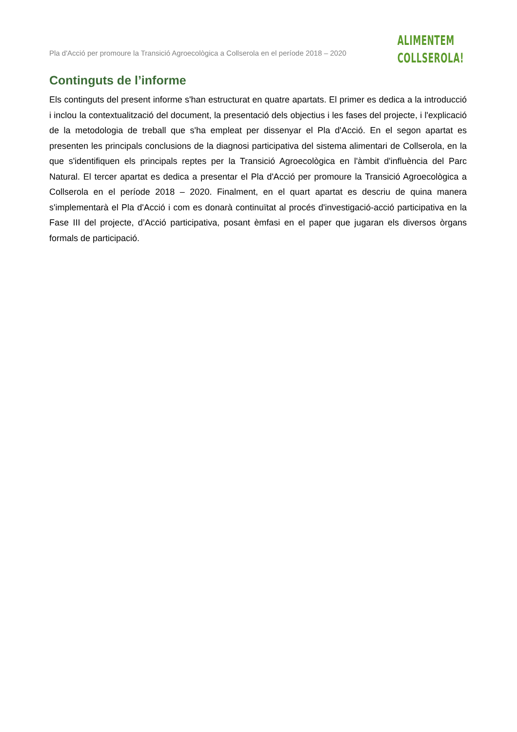Pla d'Acció per promoure la Transició Agroecològica a Collserola en el període 2018 – 2020
ALIMENTEM
COLLSEROLA!
Continguts de l’informe
Els continguts del present informe s'han estructurat en quatre apartats. El primer es dedica a la introducció i inclou la contextualització del document, la presentació dels objectius i les fases del projecte, i l'explicació de la metodologia de treball que s'ha empleat per dissenyar el Pla d'Acció. En el segon apartat es presenten les principals conclusions de la diagnosi participativa del sistema alimentari de Collserola, en la que s'identifiquen els principals reptes per la Transició Agroecològica en l'àmbit d'influència del Parc Natural. El tercer apartat es dedica a presentar el Pla d'Acció per promoure la Transició Agroecològica a Collserola en el període 2018 – 2020. Finalment, en el quart apartat es descriu de quina manera s'implementarà el Pla d'Acció i com es donarà continuïtat al procés d'investigació-acció participativa en la Fase III del projecte, d’Acció participativa, posant èmfasi en el paper que jugaran els diversos òrgans formals de participació.